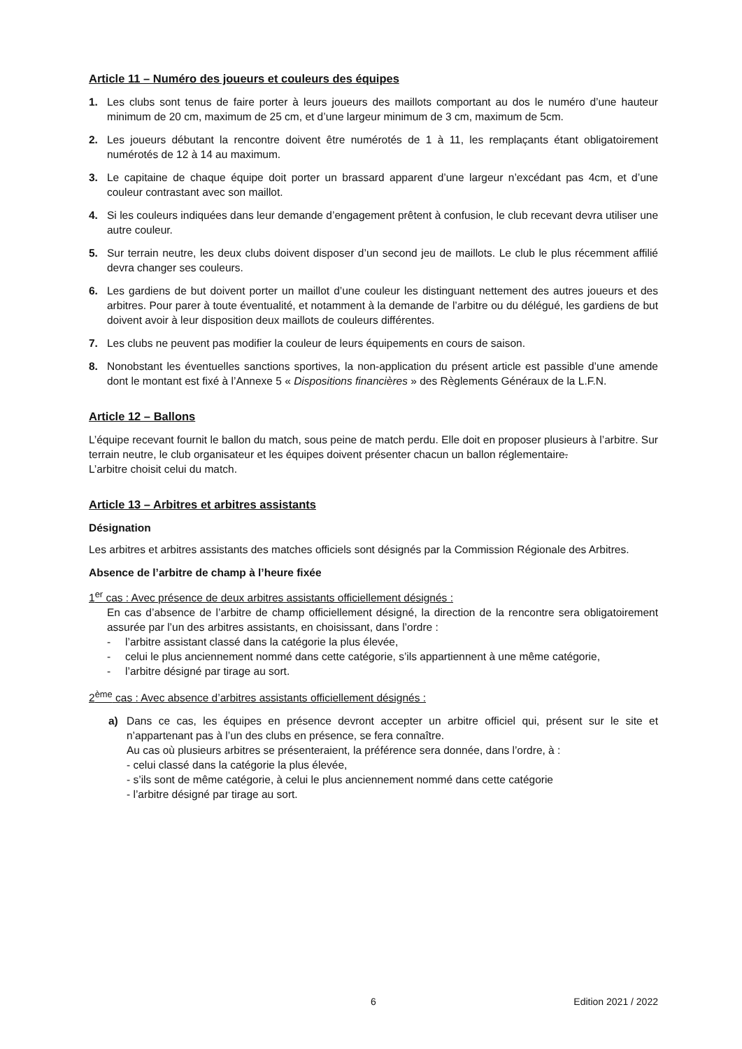Article 11 – Numéro des joueurs et couleurs des équipes
1. Les clubs sont tenus de faire porter à leurs joueurs des maillots comportant au dos le numéro d’une hauteur minimum de 20 cm, maximum de 25 cm, et d’une largeur minimum de 3 cm, maximum de 5cm.
2. Les joueurs débutant la rencontre doivent être numérotés de 1 à 11, les remplaçants étant obligatoirement numérotés de 12 à 14 au maximum.
3. Le capitaine de chaque équipe doit porter un brassard apparent d’une largeur n’excédant pas 4cm, et d’une couleur contrastant avec son maillot.
4. Si les couleurs indiquées dans leur demande d’engagement prêtent à confusion, le club recevant devra utiliser une autre couleur.
5. Sur terrain neutre, les deux clubs doivent disposer d’un second jeu de maillots. Le club le plus récemment affilié devra changer ses couleurs.
6. Les gardiens de but doivent porter un maillot d’une couleur les distinguant nettement des autres joueurs et des arbitres. Pour parer à toute éventualité, et notamment à la demande de l’arbitre ou du délégué, les gardiens de but doivent avoir à leur disposition deux maillots de couleurs différentes.
7. Les clubs ne peuvent pas modifier la couleur de leurs équipements en cours de saison.
8. Nonobstant les éventuelles sanctions sportives, la non-application du présent article est passible d’une amende dont le montant est fixé à l’Annexe 5 « Dispositions financières » des Règlements Généraux de la L.F.N.
Article 12 – Ballons
L’équipe recevant fournit le ballon du match, sous peine de match perdu. Elle doit en proposer plusieurs à l’arbitre. Sur terrain neutre, le club organisateur et les équipes doivent présenter chacun un ballon réglementaire.
L’arbitre choisit celui du match.
Article 13 – Arbitres et arbitres assistants
Désignation
Les arbitres et arbitres assistants des matches officiels sont désignés par la Commission Régionale des Arbitres.
Absence de l’arbitre de champ à l’heure fixée
1<sup>er</sup> cas : Avec présence de deux arbitres assistants officiellement désignés :
En cas d’absence de l’arbitre de champ officiellement désigné, la direction de la rencontre sera obligatoirement assurée par l’un des arbitres assistants, en choisissant, dans l’ordre :
- l’arbitre assistant classé dans la catégorie la plus élevée,
- celui le plus anciennement nommé dans cette catégorie, s’ils appartiennent à une même catégorie,
- l’arbitre désigné par tirage au sort.
2<sup>ème</sup> cas : Avec absence d’arbitres assistants officiellement désignés :
a) Dans ce cas, les équipes en présence devront accepter un arbitre officiel qui, présent sur le site et n’appartenant pas à l’un des clubs en présence, se fera connaître.
Au cas où plusieurs arbitres se présenteraient, la préférence sera donnée, dans l’ordre, à :
- celui classé dans la catégorie la plus élevée,
- s’ils sont de même catégorie, à celui le plus anciennement nommé dans cette catégorie
- l’arbitre désigné par tirage au sort.
6 Edition 2021 / 2022